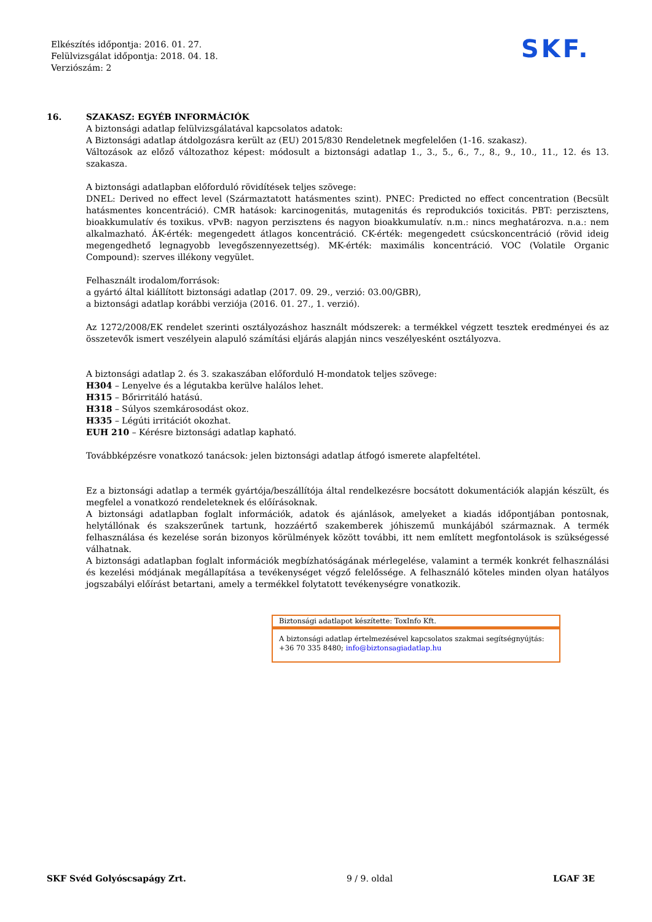Elkészítés időpontja: 2016. 01. 27.
Felülvizsgálat időpontja: 2018. 04. 18.
Verziószám: 2
SKF.
16.
SZAKASZ: EGYÉB INFORMÁCIÓK
A biztonsági adatlap felülvizsgálatával kapcsolatos adatok:
A Biztonsági adatlap átdolgozásra került az (EU) 2015/830 Rendeletnek megfelelően (1-16. szakasz).
Változások az előző változathoz képest: módosult a biztonsági adatlap 1., 3., 5., 6., 7., 8., 9., 10., 11., 12. és 13. szakasza.
A biztonsági adatlapban előforduló rövidítések teljes szövege:
DNEL: Derived no effect level (Származtatott hatásmentes szint). PNEC: Predicted no effect concentration (Becsült hatásmentes koncentráció). CMR hatások: karcinogenitás, mutagenitás és reprodukciós toxicitás. PBT: perzisztens, bioakkumulatív és toxikus. vPvB: nagyon perzisztens és nagyon bioakkumulatív. n.m.: nincs meghatározva. n.a.: nem alkalmazható. ÁK-érték: megengedett átlagos koncentráció. CK-érték: megengedett csúcskoncentráció (rövid ideig megengedhető legnagyobb levegőszennyezettség). MK-érték: maximális koncentráció. VOC (Volatile Organic Compound): szerves illékony vegyület.
Felhasznált irodalom/források:
a gyártó által kiállított biztonsági adatlap (2017. 09. 29., verzió: 03.00/GBR),
a biztonsági adatlap korábbi verziója (2016. 01. 27., 1. verzió).
Az 1272/2008/EK rendelet szerinti osztályozáshoz használt módszerek: a termékkel végzett tesztek eredményei és az összetevők ismert veszélyein alapuló számítási eljárás alapján nincs veszélyesként osztályozva.
A biztonsági adatlap 2. és 3. szakaszában előforduló H-mondatok teljes szövege:
H304 – Lenyelve és a légutakba kerülve halálos lehet.
H315 – Bőrirritáló hatású.
H318 – Súlyos szemkárosodást okoz.
H335 – Légúti irritációt okozhat.
EUH 210 – Kérésre biztonsági adatlap kapható.
Továbbképzésre vonatkozó tanácsok: jelen biztonsági adatlap átfogó ismerete alapfeltétel.
Ez a biztonsági adatlap a termék gyártója/beszállítója által rendelkezésre bocsátott dokumentációk alapján készült, és megfelel a vonatkozó rendeleteknek és előírásoknak.
A biztonsági adatlapban foglalt információk, adatok és ajánlások, amelyeket a kiadás időpontjában pontosnak, helytállónak és szakszerűnek tartunk, hozzáértő szakemberek jóhiszemű munkájából származnak. A termék felhasználása és kezelése során bizonyos körülmények között további, itt nem említett megfontolások is szükségessé válhatnak.
A biztonsági adatlapban foglalt információk megbízhatóságának mérlegelése, valamint a termék konkrét felhasználási és kezelési módjának megállapítása a tevékenységet végző felelőssége. A felhasználó köteles minden olyan hatályos jogszabályi előírást betartani, amely a termékkel folytatott tevékenységre vonatkozik.
Biztonsági adatlapot készítette: ToxInfo Kft.
A biztonsági adatlap értelmezésével kapcsolatos szakmai segítségnyújtás:
+36 70 335 8480; info@biztonsagiadatlap.hu
SKF Svéd Golyóscsapágy Zrt. 9 / 9. oldal LGAF 3E